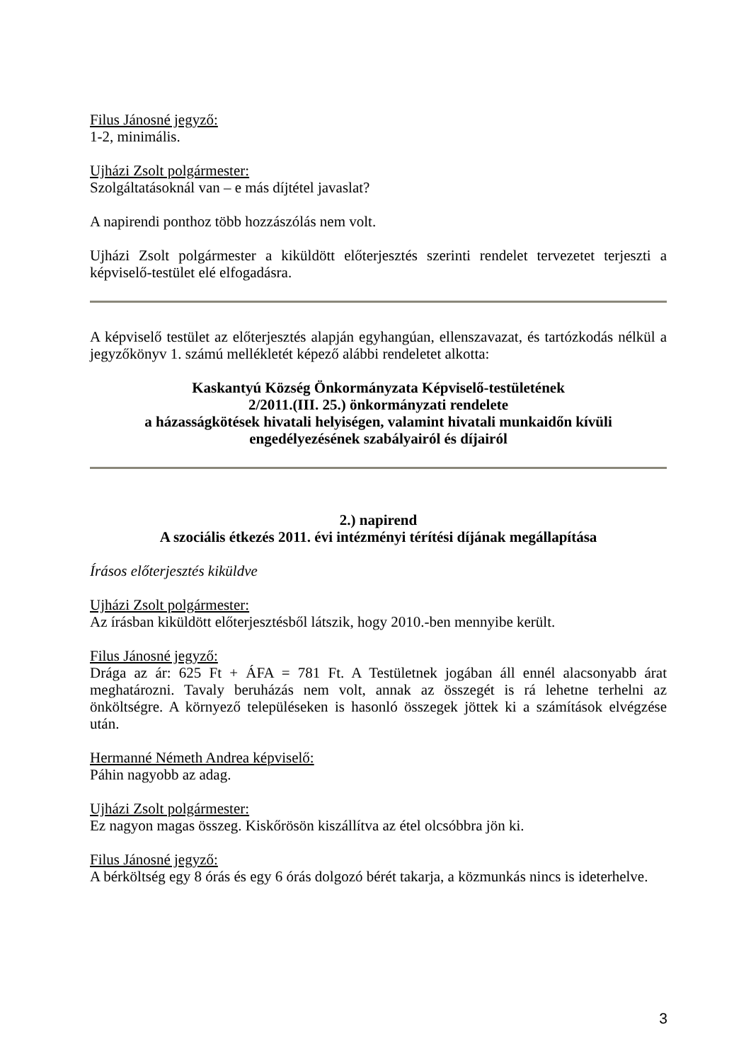Filus Jánosné jegyző:
1-2, minimális.
Ujházi Zsolt polgármester:
Szolgáltatásoknál van – e más díjtétel javaslat?
A napirendi ponthoz több hozzászólás nem volt.
Ujházi Zsolt polgármester a kiküldött előterjesztés szerinti rendelet tervezetet terjeszti a képviselő-testület elé elfogadásra.
A képviselő testület az előterjesztés alapján egyhangúan, ellenszavazat, és tartózkodás nélkül a jegyzőkönyv 1. számú mellékletét képező alábbi rendeletet alkotta:
Kaskantyú Község Önkormányzata Képviselő-testületének
2/2011.(III. 25.) önkormányzati rendelete
a házasságkötések hivatali helyiségen, valamint hivatali munkaidőn kívüli
engedélyezésének szabályairól és díjairól
2.) napirend
A szociális étkezés 2011. évi intézményi térítési díjának megállapítása
Írásos előterjesztés kiküldve
Ujházi Zsolt polgármester:
Az írásban kiküldött előterjesztésből látszik, hogy 2010.-ben mennyibe került.
Filus Jánosné jegyző:
Drága az ár: 625 Ft + ÁFA = 781 Ft. A Testületnek jogában áll ennél alacsonyabb árat meghatározni. Tavaly beruházás nem volt, annak az összegét is rá lehetne terhelni az önköltségre. A környező településeken is hasonló összegek jöttek ki a számítások elvégzése után.
Hermanné Németh Andrea képviselő:
Páhin nagyobb az adag.
Ujházi Zsolt polgármester:
Ez nagyon magas összeg. Kiskőrösön kiszállítva az étel olcsóbbra jön ki.
Filus Jánosné jegyző:
A bérköltség egy 8 órás és egy 6 órás dolgozó bérét takarja, a közmunkás nincs is ideterhelve.
3